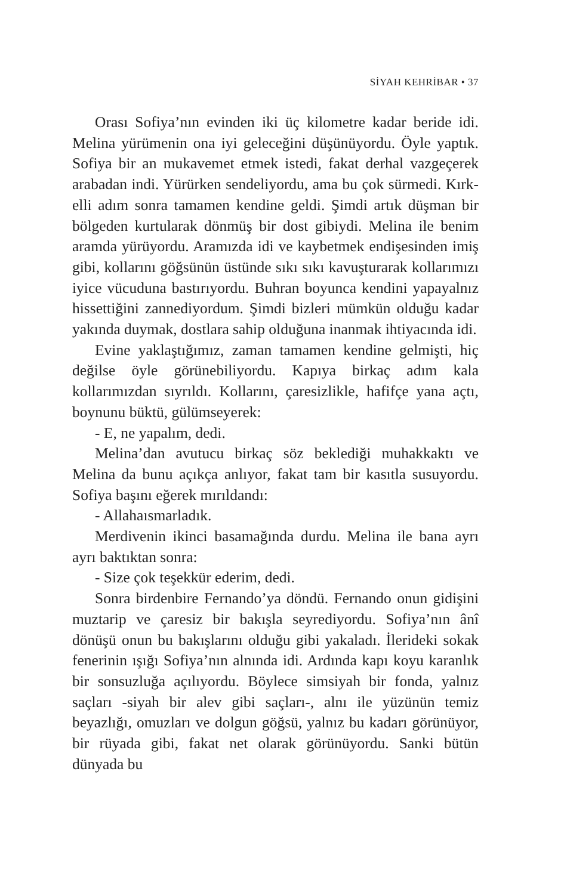SİYAH KEHRİBAR • 37
Orası Sofiya’nın evinden iki üç kilometre kadar beride idi. Melina yürümenin ona iyi geleceğini düşünüyordu. Öyle yaptık. Sofiya bir an mukavemet etmek istedi, fakat derhal vazgeçerek arabadan indi. Yürürken sendeliyordu, ama bu çok sürmedi. Kırk-elli adım sonra tamamen kendine geldi. Şimdi artık düşman bir bölgeden kurtularak dönmüş bir dost gibiydi. Melina ile benim aramda yürüyordu. Aramızda idi ve kaybetmek endişesinden imiş gibi, kollarını göğsünün üstünde sıkı sıkı kavuşturarak kollarımızı iyice vücuduna bastırıyordu. Buhran boyunca kendini yapayalnız hissettiğini zannediyordum. Şimdi bizleri mümkün olduğu kadar yakında duymak, dostlara sahip olduğuna inanmak ihtiyacında idi.
Evine yaklaştığımız, zaman tamamen kendine gelmişti, hiç değilse öyle görünebiliyordu. Kapıya birkaç adım kala kollarımızdan sıyrıldı. Kollarını, çaresizlikle, hafifçe yana açtı, boynunu büktü, gülümseyerek:
- E, ne yapalım, dedi.
Melina’dan avutucu birkaç söz beklediği muhakkaktı ve Melina da bunu açıkça anlıyor, fakat tam bir kasıtla susuyordu. Sofiya başını eğerek mırıldandı:
- Allahaısmarladık.
Merdivenin ikinci basamağında durdu. Melina ile bana ayrı ayrı baktıktan sonra:
- Size çok teşekkür ederim, dedi.
Sonra birdenbire Fernando’ya döndü. Fernando onun gidişini muztarip ve çaresiz bir bakışla seyrediyordu. Sofiya’nın ânî dönüşü onun bu bakışlarını olduğu gibi yakaladı. İlerideki sokak fenerinin ışığı Sofiya’nın alnında idi. Ardında kapı koyu karanlık bir sonsuzluğa açılıyordu. Böylece simsiyah bir fonda, yalnız saçları -siyah bir alev gibi saçları-, alnı ile yüzünün temiz beyazlığı, omuzları ve dolgun göğsü, yalnız bu kadarı görünüyor, bir rüyada gibi, fakat net olarak görünüyordu. Sanki bütün dünyada bu